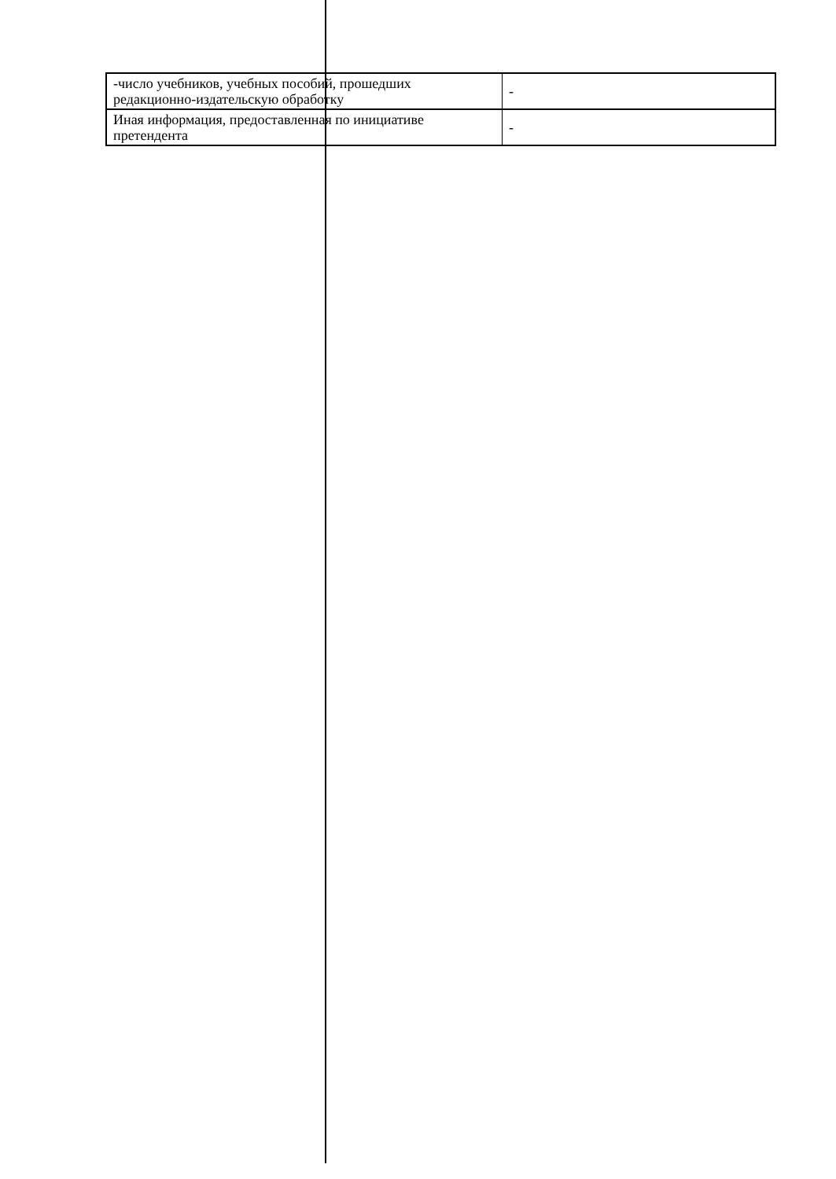| -число учебников, учебных пособий, прошедших редакционно-издательскую обработку | - |
| Иная информация, предоставленная по инициативе претендента | - |